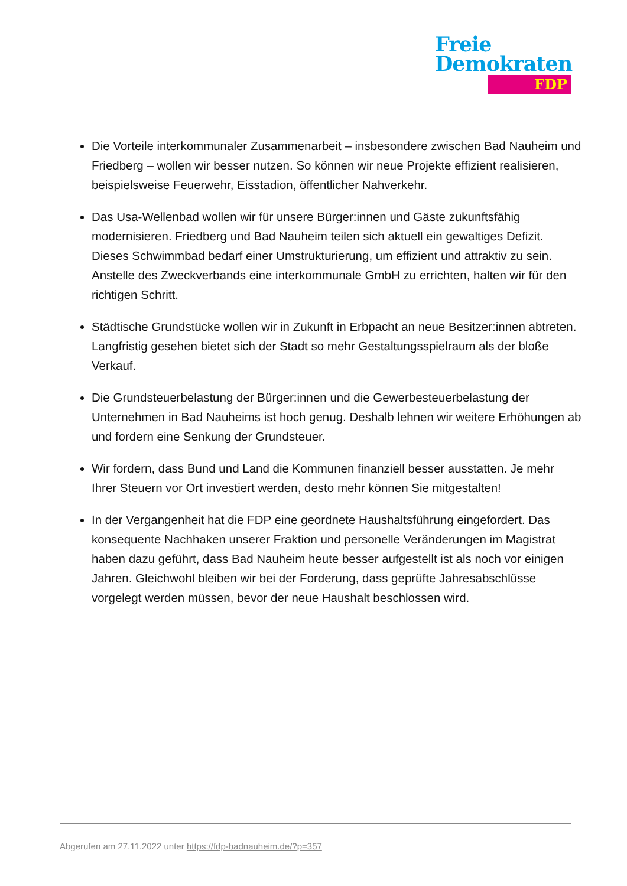Freie
Demokraten
FDP
Die Vorteile interkommunaler Zusammenarbeit – insbesondere zwischen Bad Nauheim und Friedberg – wollen wir besser nutzen. So können wir neue Projekte effizient realisieren, beispielsweise Feuerwehr, Eisstadion, öffentlicher Nahverkehr.
Das Usa-Wellenbad wollen wir für unsere Bürger:innen und Gäste zukunftsfähig modernisieren. Friedberg und Bad Nauheim teilen sich aktuell ein gewaltiges Defizit. Dieses Schwimmbad bedarf einer Umstrukturierung, um effizient und attraktiv zu sein. Anstelle des Zweckverbands eine interkommunale GmbH zu errichten, halten wir für den richtigen Schritt.
Städtische Grundstücke wollen wir in Zukunft in Erbpacht an neue Besitzer:innen abtreten. Langfristig gesehen bietet sich der Stadt so mehr Gestaltungsspielraum als der bloße Verkauf.
Die Grundsteuerbelastung der Bürger:innen und die Gewerbesteuerbelastung der Unternehmen in Bad Nauheims ist hoch genug. Deshalb lehnen wir weitere Erhöhungen ab und fordern eine Senkung der Grundsteuer.
Wir fordern, dass Bund und Land die Kommunen finanziell besser ausstatten. Je mehr Ihrer Steuern vor Ort investiert werden, desto mehr können Sie mitgestalten!
In der Vergangenheit hat die FDP eine geordnete Haushaltsführung eingefordert. Das konsequente Nachhaken unserer Fraktion und personelle Veränderungen im Magistrat haben dazu geführt, dass Bad Nauheim heute besser aufgestellt ist als noch vor einigen Jahren. Gleichwohl bleiben wir bei der Forderung, dass geprüfte Jahresabschlüsse vorgelegt werden müssen, bevor der neue Haushalt beschlossen wird.
Abgerufen am 27.11.2022 unter https://fdp-badnauheim.de/?p=357